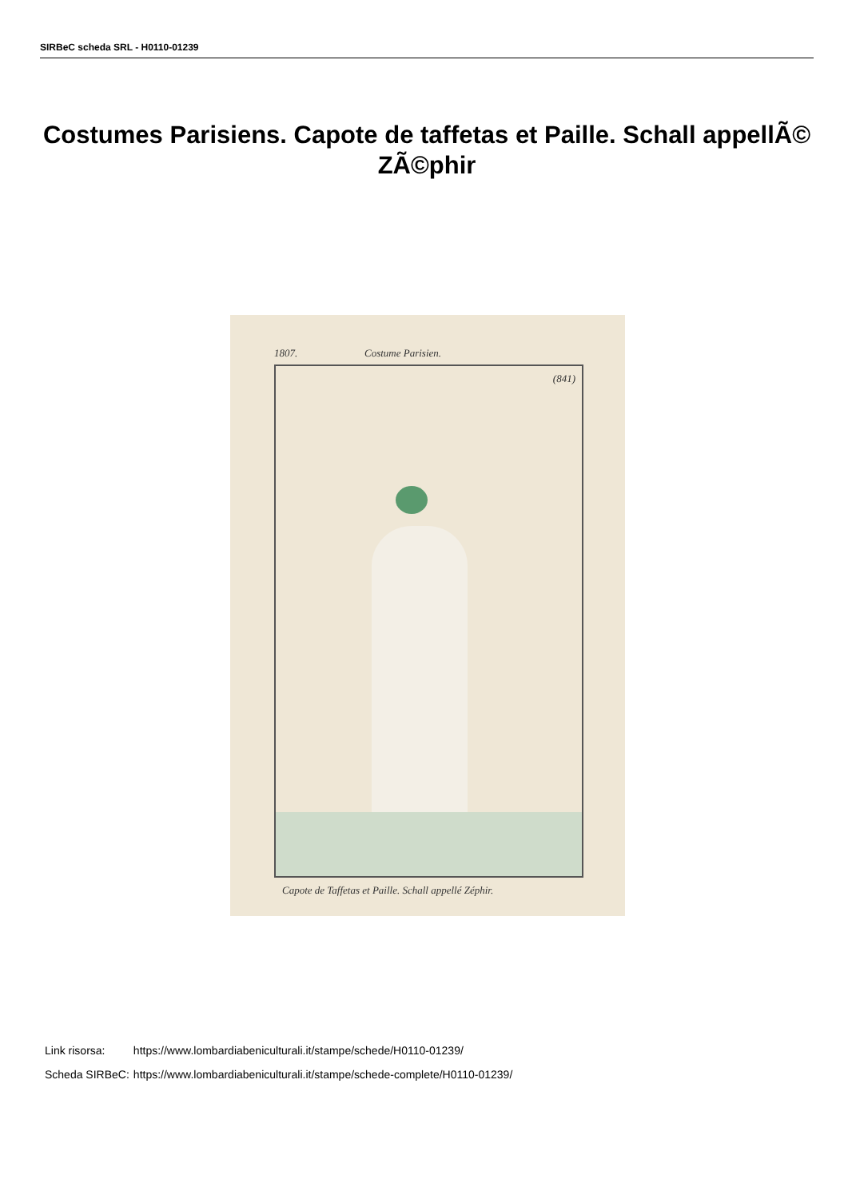SIRBeC scheda SRL - H0110-01239
Costumes Parisiens. Capote de taffetas et Paille. Schall appellÃ© ZÃ©phir
1807. Costume Parisien.
(841)
Capote de Taffetas et Paille. Schall appellé Zéphir.
| Link risorsa: | https://www.lombardiabeniculturali.it/stampe/schede/H0110-01239/ |
| Scheda SIRBeC: | https://www.lombardiabeniculturali.it/stampe/schede-complete/H0110-01239/ |